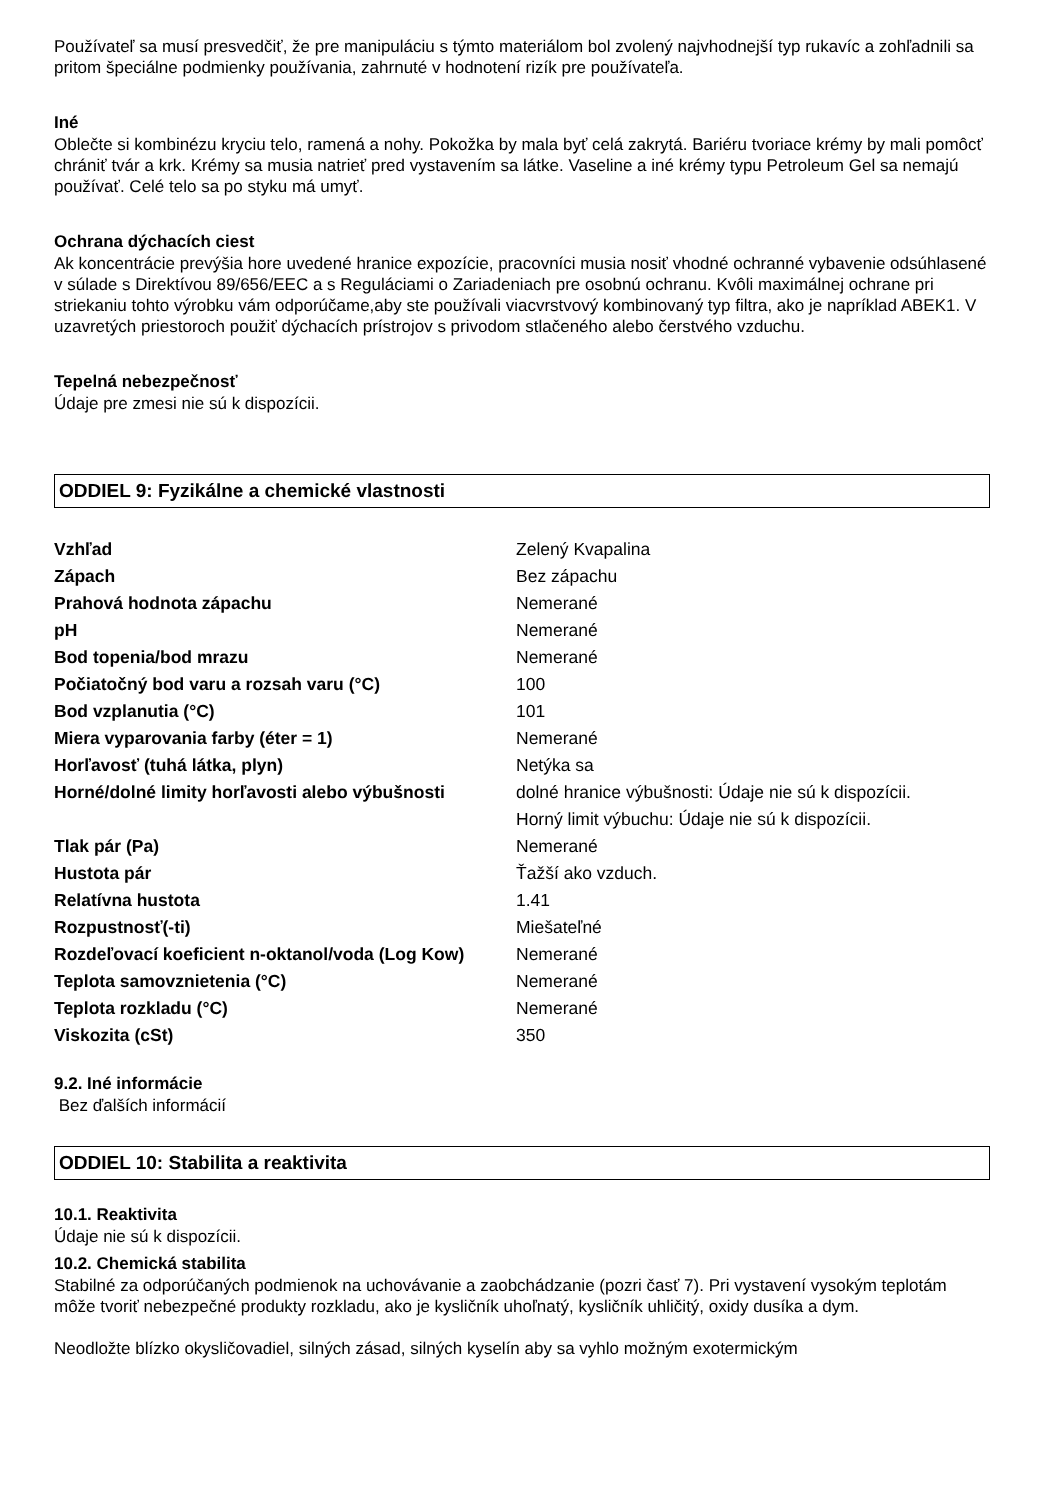Používateľ sa musí presvedčiť, že pre manipuláciu s týmto materiálom bol zvolený najvhodnejší typ rukavíc a zohľadnili sa pritom špeciálne podmienky používania, zahrnuté v hodnotení rizík pre používateľa.
Iné
Oblečte si kombinézu kryciu telo, ramená a nohy. Pokožka by mala byť celá zakrytá. Bariéru tvoriace krémy by mali pomôcť chrániť tvár a krk. Krémy sa musia natrieť pred vystavením sa látke. Vaseline a iné krémy typu Petroleum Gel sa nemajú používať. Celé telo sa po styku má umyť.
Ochrana dýchacích ciest
Ak koncentrácie prevýšia hore uvedené hranice expozície, pracovníci musia nosiť vhodné ochranné vybavenie odsúhlasené v súlade s Direktívou 89/656/EEC a s Reguláciami o Zariadeniach pre osobnú ochranu. Kvôli maximálnej ochrane pri striekaniu tohto výrobku vám odporúčame,aby ste používali viacvrstvový kombinovaný typ filtra, ako je napríklad ABEK1. V uzavretých priestoroch použiť dýchacích prístrojov s privodom stlačeného alebo čerstvého vzduchu.
Tepelná nebezpečnosť
Údaje pre zmesi nie sú k dispozícii.
ODDIEL 9: Fyzikálne a chemické vlastnosti
| Vzhľad | Zelený Kvapalina |
| Zápach | Bez zápachu |
| Prahová hodnota zápachu | Nemerané |
| pH | Nemerané |
| Bod topenia/bod mrazu | Nemerané |
| Počiatočný bod varu a rozsah varu (°C) | 100 |
| Bod vzplanutia (°C) | 101 |
| Miera vyparovania farby (éter = 1) | Nemerané |
| Horľavosť (tuhá látka, plyn) | Netýka sa |
| Horné/dolné limity horľavosti alebo výbušnosti | dolné hranice výbušnosti: Údaje nie sú k dispozícii. Horný limit výbuchu: Údaje nie sú k dispozícii. |
| Tlak pár (Pa) | Nemerané |
| Hustota pár | Ťažší ako vzduch. |
| Relatívna hustota | 1.41 |
| Rozpustnosť(-ti) | Miešateľné |
| Rozdeľovací koeficient n-oktanol/voda (Log Kow) | Nemerané |
| Teplota samovznietenia (°C) | Nemerané |
| Teplota rozkladu (°C) | Nemerané |
| Viskozita (cSt) | 350 |
9.2. Iné informácie
Bez ďalších informácií
ODDIEL 10: Stabilita a reaktivita
10.1. Reaktivita
Údaje nie sú k dispozícii.
10.2. Chemická stabilita
Stabilné za odporúčaných podmienok na uchovávanie a zaobchádzanie (pozri časť 7). Pri vystavení vysokým teplotám môže tvoriť nebezpečné produkty rozkladu, ako je kysličník uhoľnatý, kysličník uhličitý, oxidy dusíka a dym.
Neodložte blízko okysličovadiel, silných zásad, silných kyselín aby sa vyhlo možným exotermickým